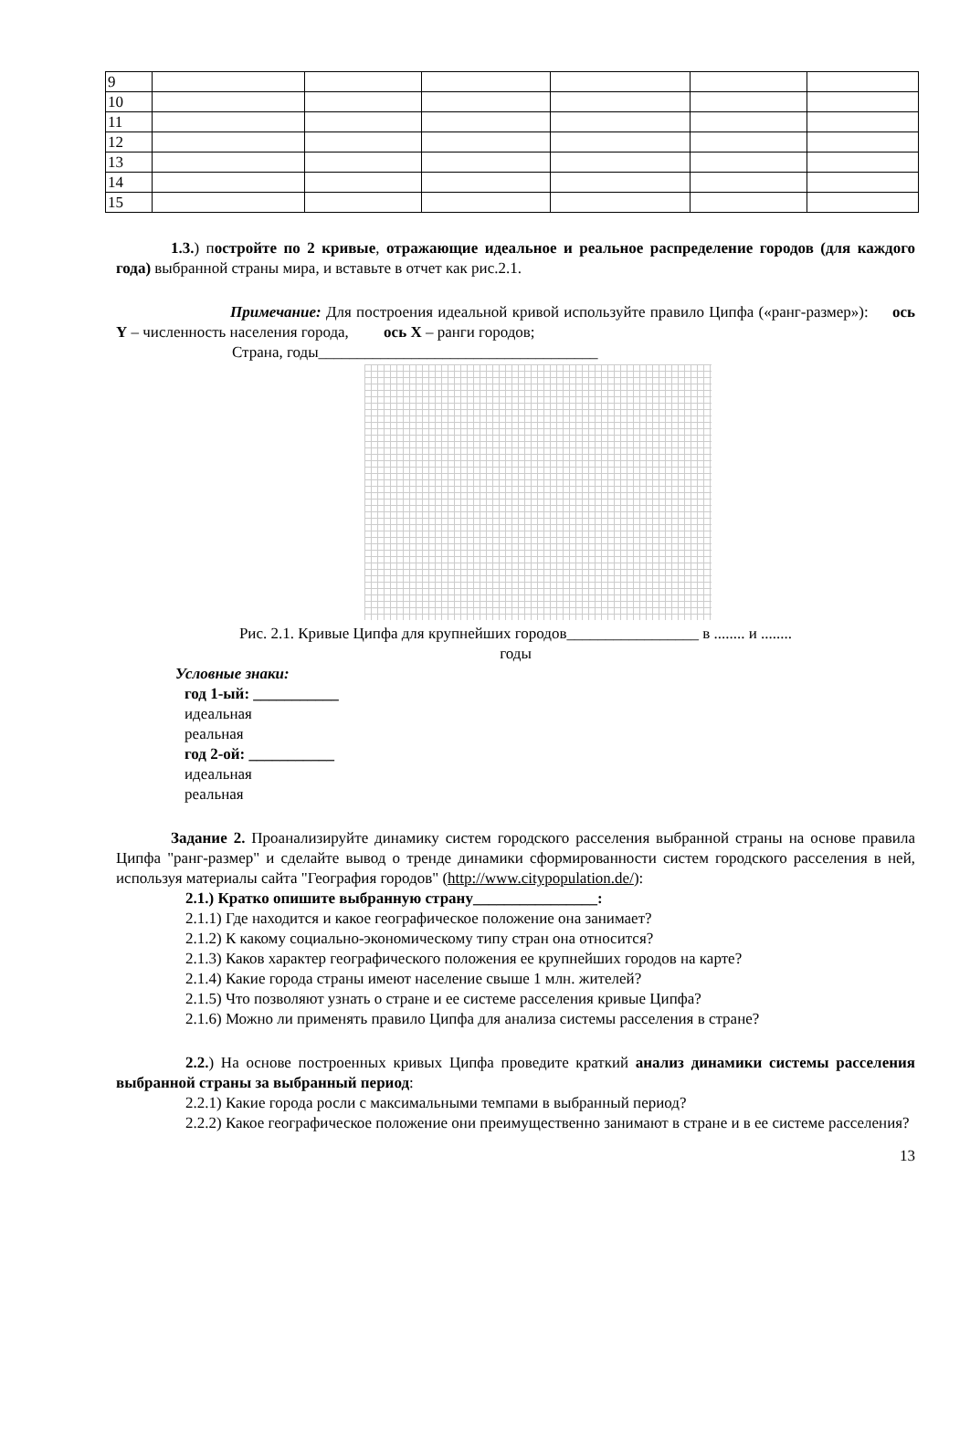| 9 | | | | | | |
| 10 | | | | | | |
| 11 | | | | | | |
| 12 | | | | | | |
| 13 | | | | | | |
| 14 | | | | | | |
| 15 | | | | | | |
1.3.) постройте по 2 кривые, отражающие идеальное и реальное распределение городов (для каждого года) выбранной страны мира, и вставьте в отчет как рис.2.1.
Примечание: Для построения идеальной кривой используйте правило Ципфа («ранг-размер»): ось Y – численность населения города, ось X – ранги городов;
Страна, годы____________________________________
Рис. 2.1. Кривые Ципфа для крупнейших городов_________________ в ........ и ........
годы
Условные знаки:
год 1-ый: ___________
идеальная
реальная
год 2-ой: ___________
идеальная
реальная
Задание 2. Проанализируйте динамику систем городского расселения выбранной страны на основе правила Ципфа "ранг-размер" и сделайте вывод о тренде динамики сформированности систем городского расселения в ней, используя материалы сайта "География городов" (http://www.citypopulation.de/):
2.1.) Кратко опишите выбранную страну________________:
2.1.1) Где находится и какое географическое положение она занимает?
2.1.2) К какому социально-экономическому типу стран она относится?
2.1.3) Каков характер географического положения ее крупнейших городов на карте?
2.1.4) Какие города страны имеют население свыше 1 млн. жителей?
2.1.5) Что позволяют узнать о стране и ее системе расселения кривые Ципфа?
2.1.6) Можно ли применять правило Ципфа для анализа системы расселения в стране?
2.2.) На основе построенных кривых Ципфа проведите краткий анализ динамики системы расселения выбранной страны за выбранный период:
2.2.1) Какие города росли с максимальными темпами в выбранный период?
2.2.2) Какое географическое положение они преимущественно занимают в стране и в ее системе расселения?
13